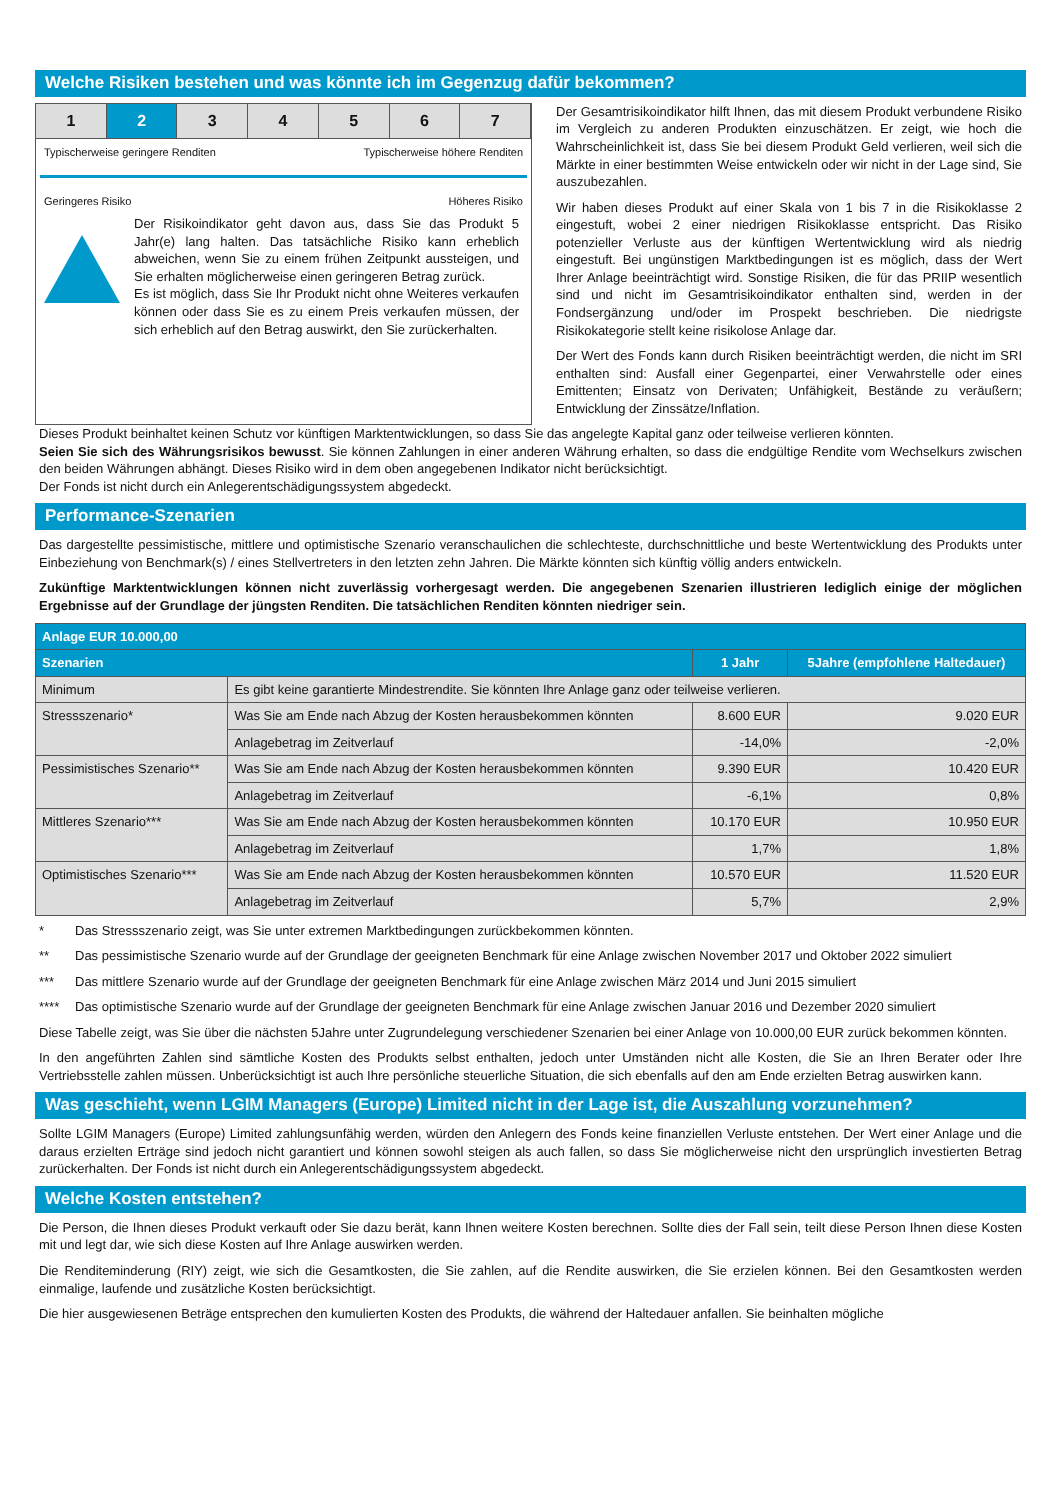Welche Risiken bestehen und was könnte ich im Gegenzug dafür bekommen?
1 2 3 4 5 6 7
Typischerweise geringere Renditen Typischerweise höhere Renditen
Geringeres Risiko Höheres Risiko
Der Risikoindikator geht davon aus, dass Sie das Produkt 5 Jahr(e) lang halten. Das tatsächliche Risiko kann erheblich abweichen, wenn Sie zu einem frühen Zeitpunkt aussteigen, und Sie erhalten möglicherweise einen geringeren Betrag zurück.
Es ist möglich, dass Sie Ihr Produkt nicht ohne Weiteres verkaufen können oder dass Sie es zu einem Preis verkaufen müssen, der sich erheblich auf den Betrag auswirkt, den Sie zurückerhalten.
Der Gesamtrisikoindikator hilft Ihnen, das mit diesem Produkt verbundene Risiko im Vergleich zu anderen Produkten einzuschätzen. Er zeigt, wie hoch die Wahrscheinlichkeit ist, dass Sie bei diesem Produkt Geld verlieren, weil sich die Märkte in einer bestimmten Weise entwickeln oder wir nicht in der Lage sind, Sie auszubezahlen.
Wir haben dieses Produkt auf einer Skala von 1 bis 7 in die Risikoklasse 2 eingestuft, wobei 2 einer niedrigen Risikoklasse entspricht. Das Risiko potenzieller Verluste aus der künftigen Wertentwicklung wird als niedrig eingestuft. Bei ungünstigen Marktbedingungen ist es möglich, dass der Wert Ihrer Anlage beeinträchtigt wird. Sonstige Risiken, die für das PRIIP wesentlich sind und nicht im Gesamtrisikoindikator enthalten sind, werden in der Fondsergänzung und/oder im Prospekt beschrieben. Die niedrigste Risikokategorie stellt keine risikolose Anlage dar.
Der Wert des Fonds kann durch Risiken beeinträchtigt werden, die nicht im SRI enthalten sind: Ausfall einer Gegenpartei, einer Verwahrstelle oder eines Emittenten; Einsatz von Derivaten; Unfähigkeit, Bestände zu veräußern; Entwicklung der Zinssätze/Inflation.
Dieses Produkt beinhaltet keinen Schutz vor künftigen Marktentwicklungen, so dass Sie das angelegte Kapital ganz oder teilweise verlieren könnten.
Seien Sie sich des Währungsrisikos bewusst. Sie können Zahlungen in einer anderen Währung erhalten, so dass die endgültige Rendite vom Wechselkurs zwischen den beiden Währungen abhängt. Dieses Risiko wird in dem oben angegebenen Indikator nicht berücksichtigt.
Der Fonds ist nicht durch ein Anlegerentschädigungssystem abgedeckt.
Performance-Szenarien
Das dargestellte pessimistische, mittlere und optimistische Szenario veranschaulichen die schlechteste, durchschnittliche und beste Wertentwicklung des Produkts unter Einbeziehung von Benchmark(s) / eines Stellvertreters in den letzten zehn Jahren. Die Märkte könnten sich künftig völlig anders entwickeln.
Zukünftige Marktentwicklungen können nicht zuverlässig vorhergesagt werden. Die angegebenen Szenarien illustrieren lediglich einige der möglichen Ergebnisse auf der Grundlage der jüngsten Renditen. Die tatsächlichen Renditen könnten niedriger sein.
| Anlage EUR 10.000,00 | | | |
| --- | --- | --- | --- |
| Szenarien | | 1 Jahr | 5Jahre (empfohlene Haltedauer) |
| Minimum | Es gibt keine garantierte Mindestrendite. Sie könnten Ihre Anlage ganz oder teilweise verlieren. | | |
| Stressszenario* | Was Sie am Ende nach Abzug der Kosten herausbekommen könnten | 8.600 EUR | 9.020 EUR |
| | Anlagebetrag im Zeitverlauf | -14,0% | -2,0% |
| Pessimistisches Szenario** | Was Sie am Ende nach Abzug der Kosten herausbekommen könnten | 9.390 EUR | 10.420 EUR |
| | Anlagebetrag im Zeitverlauf | -6,1% | 0,8% |
| Mittleres Szenario*** | Was Sie am Ende nach Abzug der Kosten herausbekommen könnten | 10.170 EUR | 10.950 EUR |
| | Anlagebetrag im Zeitverlauf | 1,7% | 1,8% |
| Optimistisches Szenario*** | Was Sie am Ende nach Abzug der Kosten herausbekommen könnten | 10.570 EUR | 11.520 EUR |
| | Anlagebetrag im Zeitverlauf | 5,7% | 2,9% |
* Das Stressszenario zeigt, was Sie unter extremen Marktbedingungen zurückbekommen könnten.
** Das pessimistische Szenario wurde auf der Grundlage der geeigneten Benchmark für eine Anlage zwischen November 2017 und Oktober 2022 simuliert
*** Das mittlere Szenario wurde auf der Grundlage der geeigneten Benchmark für eine Anlage zwischen März 2014 und Juni 2015 simuliert
**** Das optimistische Szenario wurde auf der Grundlage der geeigneten Benchmark für eine Anlage zwischen Januar 2016 und Dezember 2020 simuliert
Diese Tabelle zeigt, was Sie über die nächsten 5Jahre unter Zugrundelegung verschiedener Szenarien bei einer Anlage von 10.000,00 EUR zurück bekommen könnten.
In den angeführten Zahlen sind sämtliche Kosten des Produkts selbst enthalten, jedoch unter Umständen nicht alle Kosten, die Sie an Ihren Berater oder Ihre Vertriebsstelle zahlen müssen. Unberücksichtigt ist auch Ihre persönliche steuerliche Situation, die sich ebenfalls auf den am Ende erzielten Betrag auswirken kann.
Was geschieht, wenn LGIM Managers (Europe) Limited nicht in der Lage ist, die Auszahlung vorzunehmen?
Sollte LGIM Managers (Europe) Limited zahlungsunfähig werden, würden den Anlegern des Fonds keine finanziellen Verluste entstehen. Der Wert einer Anlage und die daraus erzielten Erträge sind jedoch nicht garantiert und können sowohl steigen als auch fallen, so dass Sie möglicherweise nicht den ursprünglich investierten Betrag zurückerhalten. Der Fonds ist nicht durch ein Anlegerentschädigungssystem abgedeckt.
Welche Kosten entstehen?
Die Person, die Ihnen dieses Produkt verkauft oder Sie dazu berät, kann Ihnen weitere Kosten berechnen. Sollte dies der Fall sein, teilt diese Person Ihnen diese Kosten mit und legt dar, wie sich diese Kosten auf Ihre Anlage auswirken werden.
Die Renditeminderung (RIY) zeigt, wie sich die Gesamtkosten, die Sie zahlen, auf die Rendite auswirken, die Sie erzielen können. Bei den Gesamtkosten werden einmalige, laufende und zusätzliche Kosten berücksichtigt.
Die hier ausgewiesenen Beträge entsprechen den kumulierten Kosten des Produkts, die während der Haltedauer anfallen. Sie beinhalten mögliche